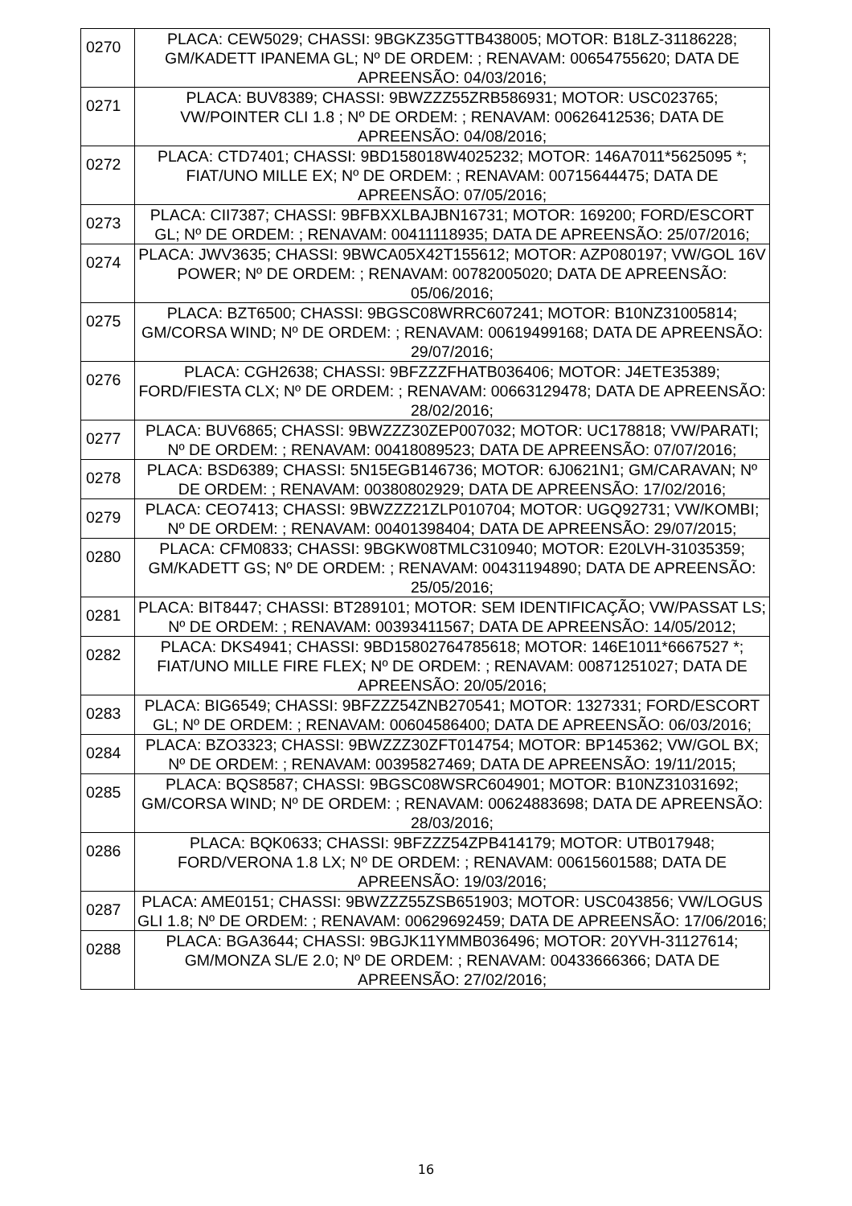| 0270 | PLACA: CEW5029; CHASSI: 9BGKZ35GTTB438005; MOTOR: B18LZ-31186228; GM/KADETT IPANEMA GL; Nº DE ORDEM: ; RENAVAM: 00654755620; DATA DE APREENSÃO: 04/03/2016; |
| 0271 | PLACA: BUV8389; CHASSI: 9BWZZZ55ZRB586931; MOTOR: USC023765; VW/POINTER CLI 1.8 ; Nº DE ORDEM: ; RENAVAM: 00626412536; DATA DE APREENSÃO: 04/08/2016; |
| 0272 | PLACA: CTD7401; CHASSI: 9BD158018W4025232; MOTOR: 146A7011*5625095 *; FIAT/UNO MILLE EX; Nº DE ORDEM: ; RENAVAM: 00715644475; DATA DE APREENSÃO: 07/05/2016; |
| 0273 | PLACA: CII7387; CHASSI: 9BFBXXLBAJBN16731; MOTOR: 169200; FORD/ESCORT GL; Nº DE ORDEM: ; RENAVAM: 00411118935; DATA DE APREENSÃO: 25/07/2016; |
| 0274 | PLACA: JWV3635; CHASSI: 9BWCA05X42T155612; MOTOR: AZP080197; VW/GOL 16V POWER; Nº DE ORDEM: ; RENAVAM: 00782005020; DATA DE APREENSÃO: 05/06/2016; |
| 0275 | PLACA: BZT6500; CHASSI: 9BGSC08WRRC607241; MOTOR: B10NZ31005814; GM/CORSA WIND; Nº DE ORDEM: ; RENAVAM: 00619499168; DATA DE APREENSÃO: 29/07/2016; |
| 0276 | PLACA: CGH2638; CHASSI: 9BFZZZFHATB036406; MOTOR: J4ETE35389; FORD/FIESTA CLX; Nº DE ORDEM: ; RENAVAM: 00663129478; DATA DE APREENSÃO: 28/02/2016; |
| 0277 | PLACA: BUV6865; CHASSI: 9BWZZZ30ZEP007032; MOTOR: UC178818; VW/PARATI; Nº DE ORDEM: ; RENAVAM: 00418089523; DATA DE APREENSÃO: 07/07/2016; |
| 0278 | PLACA: BSD6389; CHASSI: 5N15EGB146736; MOTOR: 6J0621N1; GM/CARAVAN; Nº DE ORDEM: ; RENAVAM: 00380802929; DATA DE APREENSÃO: 17/02/2016; |
| 0279 | PLACA: CEO7413; CHASSI: 9BWZZZ21ZLP010704; MOTOR: UGQ92731; VW/KOMBI; Nº DE ORDEM: ; RENAVAM: 00401398404; DATA DE APREENSÃO: 29/07/2015; |
| 0280 | PLACA: CFM0833; CHASSI: 9BGKW08TMLC310940; MOTOR: E20LVH-31035359; GM/KADETT GS; Nº DE ORDEM: ; RENAVAM: 00431194890; DATA DE APREENSÃO: 25/05/2016; |
| 0281 | PLACA: BIT8447; CHASSI: BT289101; MOTOR: SEM IDENTIFICAÇÃO; VW/PASSAT LS; Nº DE ORDEM: ; RENAVAM: 00393411567; DATA DE APREENSÃO: 14/05/2012; |
| 0282 | PLACA: DKS4941; CHASSI: 9BD15802764785618; MOTOR: 146E1011*6667527 *; FIAT/UNO MILLE FIRE FLEX; Nº DE ORDEM: ; RENAVAM: 00871251027; DATA DE APREENSÃO: 20/05/2016; |
| 0283 | PLACA: BIG6549; CHASSI: 9BFZZZ54ZNB270541; MOTOR: 1327331; FORD/ESCORT GL; Nº DE ORDEM: ; RENAVAM: 00604586400; DATA DE APREENSÃO: 06/03/2016; |
| 0284 | PLACA: BZO3323; CHASSI: 9BWZZZ30ZFT014754; MOTOR: BP145362; VW/GOL BX; Nº DE ORDEM: ; RENAVAM: 00395827469; DATA DE APREENSÃO: 19/11/2015; |
| 0285 | PLACA: BQS8587; CHASSI: 9BGSC08WSRC604901; MOTOR: B10NZ31031692; GM/CORSA WIND; Nº DE ORDEM: ; RENAVAM: 00624883698; DATA DE APREENSÃO: 28/03/2016; |
| 0286 | PLACA: BQK0633; CHASSI: 9BFZZZ54ZPB414179; MOTOR: UTB017948; FORD/VERONA 1.8 LX; Nº DE ORDEM: ; RENAVAM: 00615601588; DATA DE APREENSÃO: 19/03/2016; |
| 0287 | PLACA: AME0151; CHASSI: 9BWZZZ55ZSB651903; MOTOR: USC043856; VW/LOGUS GLI 1.8; Nº DE ORDEM: ; RENAVAM: 00629692459; DATA DE APREENSÃO: 17/06/2016; |
| 0288 | PLACA: BGA3644; CHASSI: 9BGJK11YMMB036496; MOTOR: 20YVH-31127614; GM/MONZA SL/E 2.0; Nº DE ORDEM: ; RENAVAM: 00433666366; DATA DE APREENSÃO: 27/02/2016; |
16